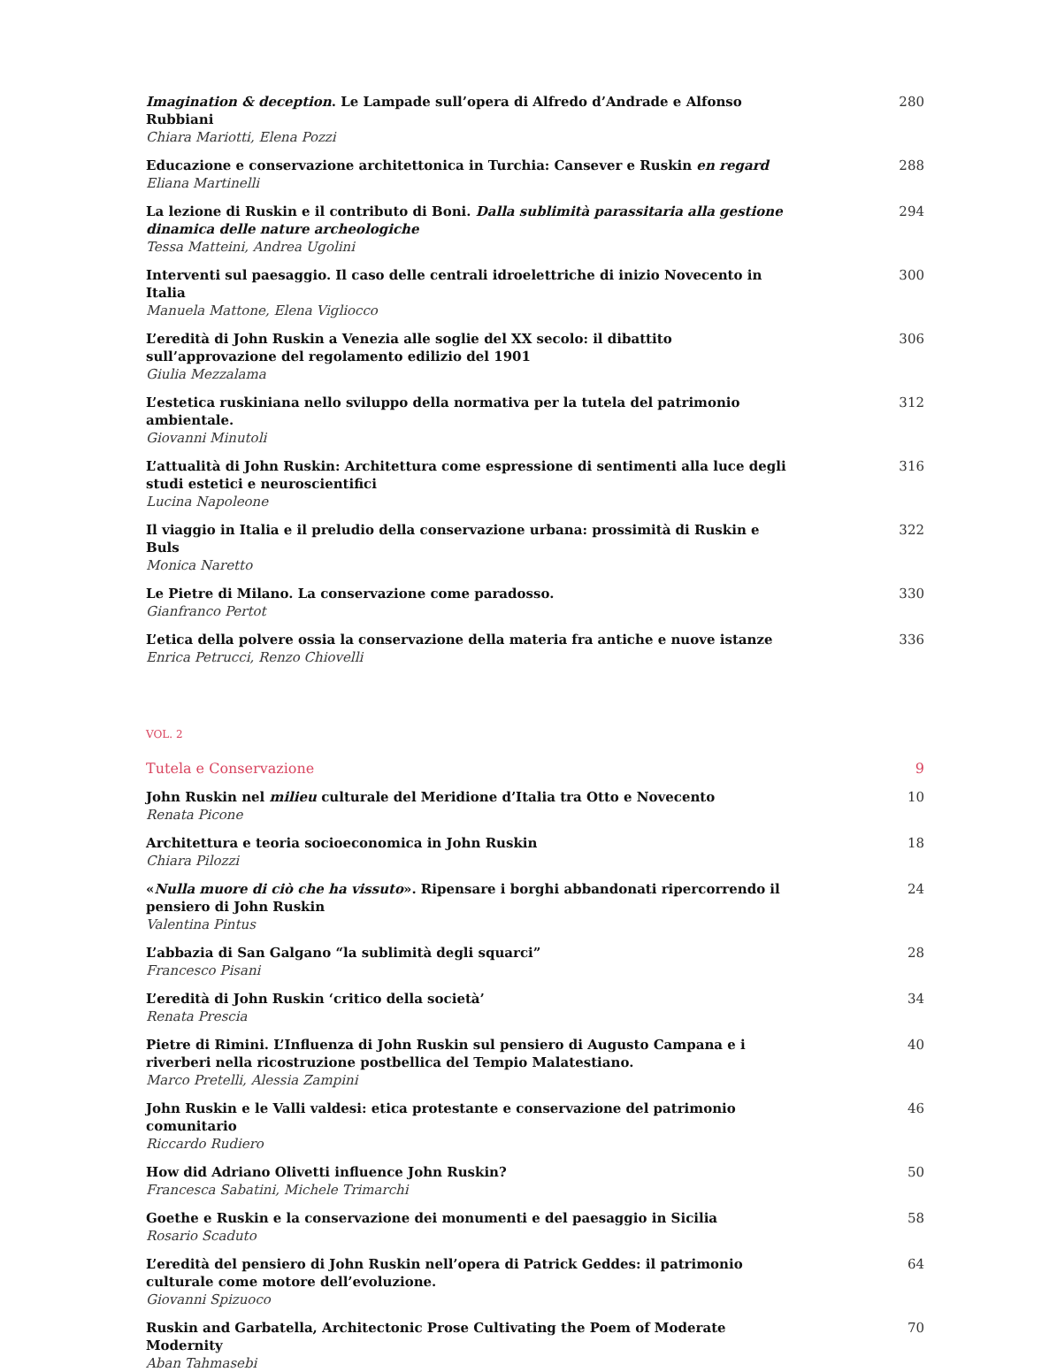Imagination & deception. Le Lampade sull’opera di Alfredo d’Andrade e Alfonso Rubbiani
Chiara Mariotti, Elena Pozzi
280
Educazione e conservazione architettonica in Turchia: Cansever e Ruskin en regard
Eliana Martinelli
288
La lezione di Ruskin e il contributo di Boni. Dalla sublimità parassitaria alla gestione dinamica delle nature archeologiche
Tessa Matteini, Andrea Ugolini
294
Interventi sul paesaggio. Il caso delle centrali idroelettriche di inizio Novecento in Italia
Manuela Mattone, Elena Vigliocco
300
L’eredità di John Ruskin a Venezia alle soglie del XX secolo: il dibattito sull’approvazione del regolamento edilizio del 1901
Giulia Mezzalama
306
L’estetica ruskiniana nello sviluppo della normativa per la tutela del patrimonio ambientale.
Giovanni Minutoli
312
L’attualità di John Ruskin: Architettura come espressione di sentimenti alla luce degli studi estetici e neuroscientifici
Lucina Napoleone
316
Il viaggio in Italia e il preludio della conservazione urbana: prossimità di Ruskin e Buls
Monica Naretto
322
Le Pietre di Milano. La conservazione come paradosso.
Gianfranco Pertot
330
L’etica della polvere ossia la conservazione della materia fra antiche e nuove istanze
Enrica Petrucci, Renzo Chiovelli
336
VOL. 2
Tutela e Conservazione 9
John Ruskin nel milieu culturale del Meridione d’Italia tra Otto e Novecento
Renata Picone
10
Architettura e teoria socioeconomica in John Ruskin
Chiara Pilozzi
18
«Nulla muore di ciò che ha vissuto». Ripensare i borghi abbandonati ripercorrendo il pensiero di John Ruskin
Valentina Pintus
24
L’abbazia di San Galgano “la sublimità degli squarci”
Francesco Pisani
28
L’eredità di John Ruskin ‘critico della società’
Renata Prescia
34
Pietre di Rimini. L’Influenza di John Ruskin sul pensiero di Augusto Campana e i riverberi nella ricostruzione postbellica del Tempio Malatestiano.
Marco Pretelli, Alessia Zampini
40
John Ruskin e le Valli valdesi: etica protestante e conservazione del patrimonio comunitario
Riccardo Rudiero
46
How did Adriano Olivetti influence John Ruskin?
Francesca Sabatini, Michele Trimarchi
50
Goethe e Ruskin e la conservazione dei monumenti e del paesaggio in Sicilia
Rosario Scaduto
58
L’eredità del pensiero di John Ruskin nell’opera di Patrick Geddes: il patrimonio culturale come motore dell’evoluzione.
Giovanni Spizuoco
64
Ruskin and Garbatella, Architectonic Prose Cultivating the Poem of Moderate Modernity
Aban Tahmasebi
70